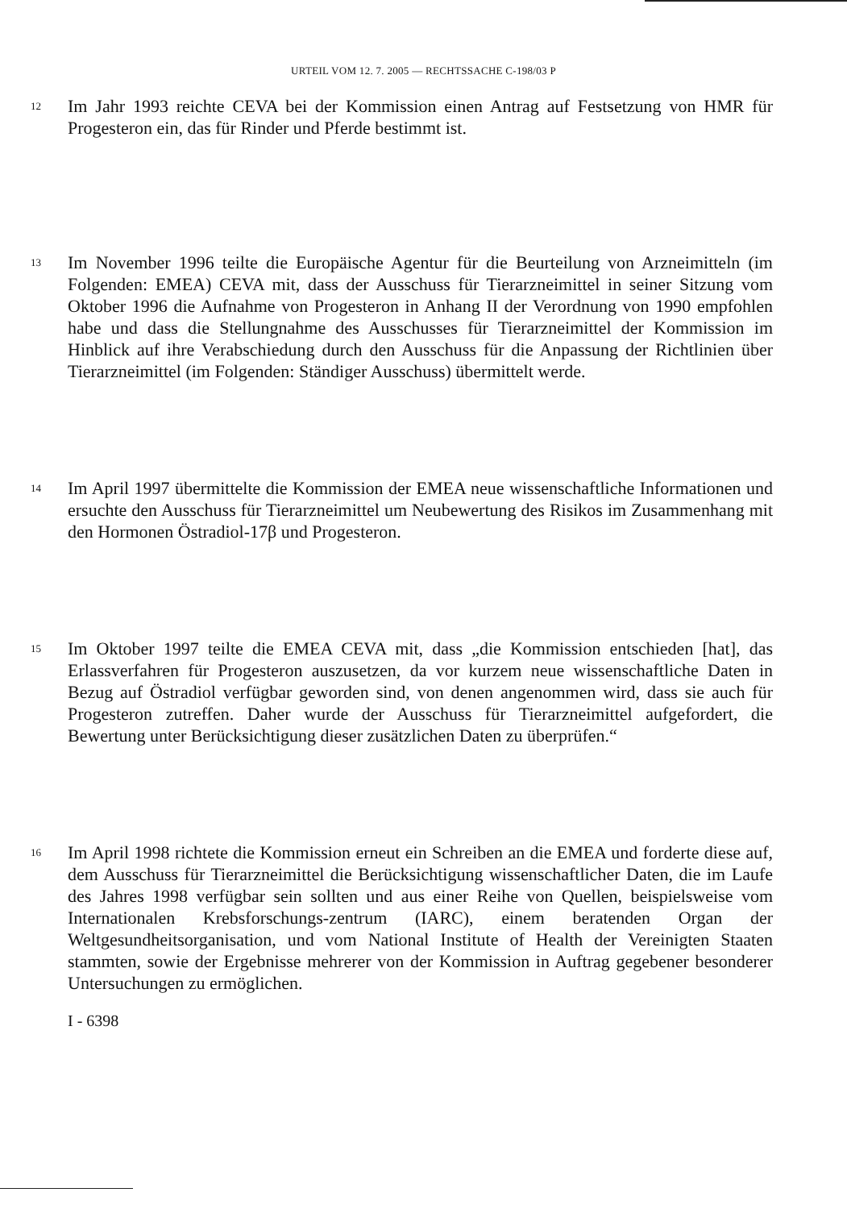URTEIL VOM 12. 7. 2005 — RECHTSSACHE C-198/03 P
12
Im Jahr 1993 reichte CEVA bei der Kommission einen Antrag auf Festsetzung von HMR für Progesteron ein, das für Rinder und Pferde bestimmt ist.
13
Im November 1996 teilte die Europäische Agentur für die Beurteilung von Arzneimitteln (im Folgenden: EMEA) CEVA mit, dass der Ausschuss für Tierarzneimittel in seiner Sitzung vom Oktober 1996 die Aufnahme von Progesteron in Anhang II der Verordnung von 1990 empfohlen habe und dass die Stellungnahme des Ausschusses für Tierarzneimittel der Kommission im Hinblick auf ihre Verabschiedung durch den Ausschuss für die Anpassung der Richtlinien über Tierarzneimittel (im Folgenden: Ständiger Ausschuss) übermittelt werde.
14
Im April 1997 übermittelte die Kommission der EMEA neue wissenschaftliche Informationen und ersuchte den Ausschuss für Tierarzneimittel um Neubewertung des Risikos im Zusammenhang mit den Hormonen Östradiol-17β und Progesteron.
15
Im Oktober 1997 teilte die EMEA CEVA mit, dass „die Kommission entschieden [hat], das Erlassverfahren für Progesteron auszusetzen, da vor kurzem neue wissenschaftliche Daten in Bezug auf Östradiol verfügbar geworden sind, von denen angenommen wird, dass sie auch für Progesteron zutreffen. Daher wurde der Ausschuss für Tierarzneimittel aufgefordert, die Bewertung unter Berücksichtigung dieser zusätzlichen Daten zu überprüfen.“
16
Im April 1998 richtete die Kommission erneut ein Schreiben an die EMEA und forderte diese auf, dem Ausschuss für Tierarzneimittel die Berücksichtigung wissenschaftlicher Daten, die im Laufe des Jahres 1998 verfügbar sein sollten und aus einer Reihe von Quellen, beispielsweise vom Internationalen Krebsforschungs-zentrum (IARC), einem beratenden Organ der Weltgesundheitsorganisation, und vom National Institute of Health der Vereinigten Staaten stammten, sowie der Ergebnisse mehrerer von der Kommission in Auftrag gegebener besonderer Untersuchungen zu ermöglichen.
I - 6398